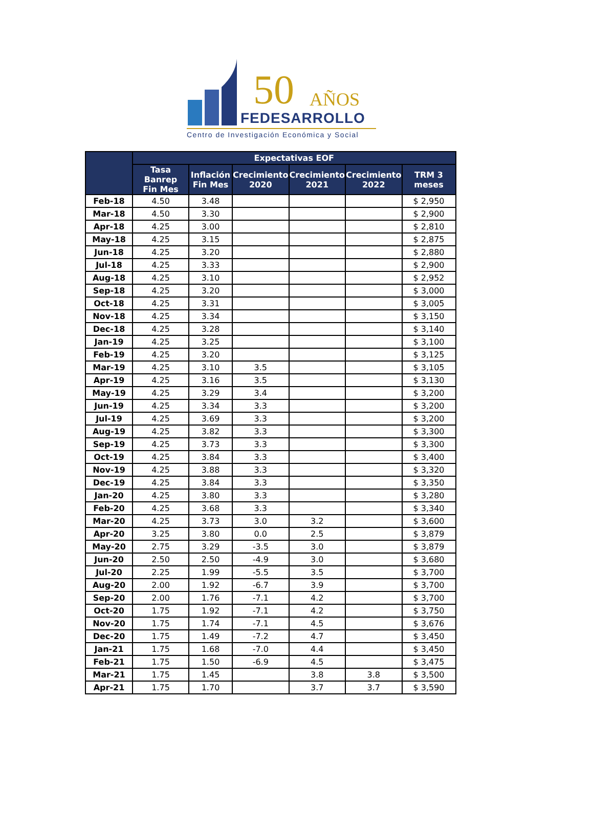50 AÑOS
FEDESARROLLO
Centro de Investigación Económica y Social
| | Expectativas EOF | | | | | |
| --- | --- | --- | --- | --- | --- | --- |
| | Tasa Banrep Fin Mes | Inflación Fin Mes | Crecimiento 2020 | Crecimiento 2021 | Crecimiento 2022 | TRM 3 meses |
| Feb-18 | 4.50 | 3.48 | | | | $ 2,950 |
| Mar-18 | 4.50 | 3.30 | | | | $ 2,900 |
| Apr-18 | 4.25 | 3.00 | | | | $ 2,810 |
| May-18 | 4.25 | 3.15 | | | | $ 2,875 |
| Jun-18 | 4.25 | 3.20 | | | | $ 2,880 |
| Jul-18 | 4.25 | 3.33 | | | | $ 2,900 |
| Aug-18 | 4.25 | 3.10 | | | | $ 2,952 |
| Sep-18 | 4.25 | 3.20 | | | | $ 3,000 |
| Oct-18 | 4.25 | 3.31 | | | | $ 3,005 |
| Nov-18 | 4.25 | 3.34 | | | | $ 3,150 |
| Dec-18 | 4.25 | 3.28 | | | | $ 3,140 |
| Jan-19 | 4.25 | 3.25 | | | | $ 3,100 |
| Feb-19 | 4.25 | 3.20 | | | | $ 3,125 |
| Mar-19 | 4.25 | 3.10 | 3.5 | | | $ 3,105 |
| Apr-19 | 4.25 | 3.16 | 3.5 | | | $ 3,130 |
| May-19 | 4.25 | 3.29 | 3.4 | | | $ 3,200 |
| Jun-19 | 4.25 | 3.34 | 3.3 | | | $ 3,200 |
| Jul-19 | 4.25 | 3.69 | 3.3 | | | $ 3,200 |
| Aug-19 | 4.25 | 3.82 | 3.3 | | | $ 3,300 |
| Sep-19 | 4.25 | 3.73 | 3.3 | | | $ 3,300 |
| Oct-19 | 4.25 | 3.84 | 3.3 | | | $ 3,400 |
| Nov-19 | 4.25 | 3.88 | 3.3 | | | $ 3,320 |
| Dec-19 | 4.25 | 3.84 | 3.3 | | | $ 3,350 |
| Jan-20 | 4.25 | 3.80 | 3.3 | | | $ 3,280 |
| Feb-20 | 4.25 | 3.68 | 3.3 | | | $ 3,340 |
| Mar-20 | 4.25 | 3.73 | 3.0 | 3.2 | | $ 3,600 |
| Apr-20 | 3.25 | 3.80 | 0.0 | 2.5 | | $ 3,879 |
| May-20 | 2.75 | 3.29 | -3.5 | 3.0 | | $ 3,879 |
| Jun-20 | 2.50 | 2.50 | -4.9 | 3.0 | | $ 3,680 |
| Jul-20 | 2.25 | 1.99 | -5.5 | 3.5 | | $ 3,700 |
| Aug-20 | 2.00 | 1.92 | -6.7 | 3.9 | | $ 3,700 |
| Sep-20 | 2.00 | 1.76 | -7.1 | 4.2 | | $ 3,700 |
| Oct-20 | 1.75 | 1.92 | -7.1 | 4.2 | | $ 3,750 |
| Nov-20 | 1.75 | 1.74 | -7.1 | 4.5 | | $ 3,676 |
| Dec-20 | 1.75 | 1.49 | -7.2 | 4.7 | | $ 3,450 |
| Jan-21 | 1.75 | 1.68 | -7.0 | 4.4 | | $ 3,450 |
| Feb-21 | 1.75 | 1.50 | -6.9 | 4.5 | | $ 3,475 |
| Mar-21 | 1.75 | 1.45 | | 3.8 | 3.8 | $ 3,500 |
| Apr-21 | 1.75 | 1.70 | | 3.7 | 3.7 | $ 3,590 |